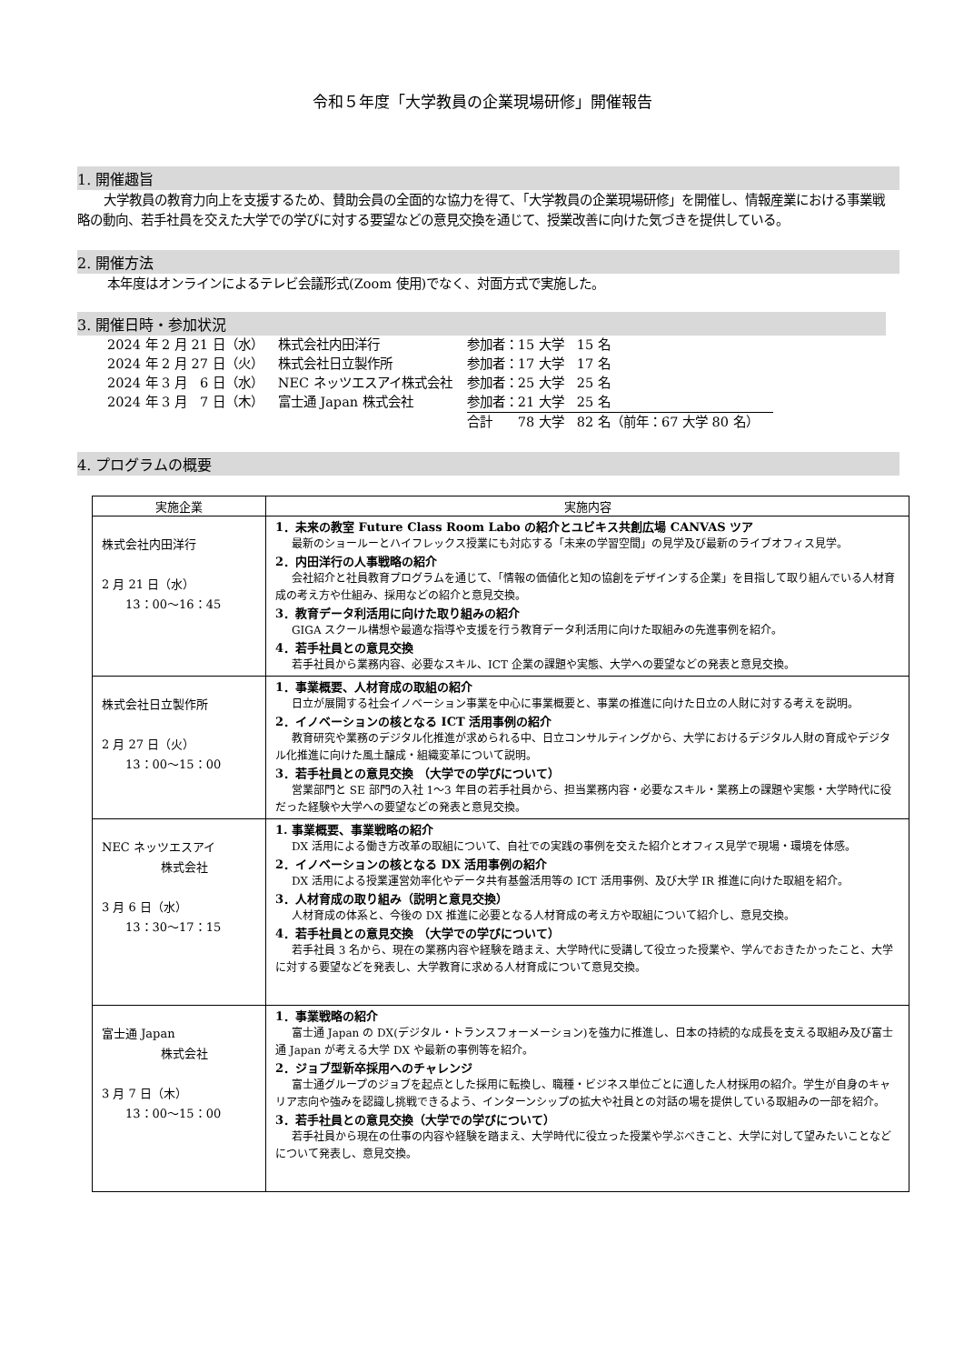令和５年度「大学教員の企業現場研修」開催報告
1. 開催趣旨
大学教員の教育力向上を支援するため、賛助会員の全面的な協力を得て、「大学教員の企業現場研修」を開催し、情報産業における事業戦略の動向、若手社員を交えた大学での学びに対する要望などの意見交換を通じて、授業改善に向けた気づきを提供している。
2. 開催方法
本年度はオンラインによるテレビ会議形式(Zoom 使用)でなく、対面方式で実施した。
3. 開催日時・参加状況
| 2024 年 2 月 21 日（水） | 株式会社内田洋行 | 参加者：15 大学 15 名 |
| 2024 年 2 月 27 日（火） | 株式会社日立製作所 | 参加者：17 大学 17 名 |
| 2024 年 3 月 6 日（水） | NEC ネッツエスアイ株式会社 | 参加者：25 大学 25 名 |
| 2024 年 3 月 7 日（木） | 富士通 Japan 株式会社 | 参加者：21 大学 25 名 |
| | | 合計 78 大学 82 名（前年：67 大学 80 名） |
4. プログラムの概要
| 実施企業 | 実施内容 |
| --- | --- |
| 株式会社内田洋行 2 月 21 日（水） 13：00～16：45 | 1．未来の教室 Future Class Room Labo の紹介とユビキス共創広場 CANVAS ツア 最新のショールーとハイフレックス授業にも対応する「未来の学習空間」の見学及び最新のライブオフィス見学。 2．内田洋行の人事戦略の紹介 会社紹介と社員教育プログラムを通じて、「情報の価値化と知の協創をデザインする企業」を目指して取り組んでいる人材育成の考え方や仕組み、採用などの紹介と意見交換。 3．教育データ利活用に向けた取り組みの紹介 GIGA スクール構想や最適な指導や支援を行う教育データ利活用に向けた取組みの先進事例を紹介。 4．若手社員との意見交換 若手社員から業務内容、必要なスキル、ICT 企業の課題や実態、大学への要望などの発表と意見交換。 |
| 株式会社日立製作所 2 月 27 日（火） 13：00～15：00 | 1．事業概要、人材育成の取組の紹介 日立が展開する社会イノベーション事業を中心に事業概要と、事業の推進に向けた日立の人財に対する考えを説明。 2．イノベーションの核となる ICT 活用事例の紹介 教育研究や業務のデジタル化推進が求められる中、日立コンサルティングから、大学におけるデジタル人財の育成やデジタル化推進に向けた風土醸成・組織変革について説明。 3．若手社員との意見交換 （大学での学びについて） 営業部門と SE 部門の入社 1～3 年目の若手社員から、担当業務内容・必要なスキル・業務上の課題や実態・大学時代に役だった経験や大学への要望などの発表と意見交換。 |
| NEC ネッツエスアイ 株式会社 3 月 6 日（水） 13：30～17：15 | 1. 事業概要、事業戦略の紹介 DX 活用による働き方改革の取組について、自社での実践の事例を交えた紹介とオフィス見学で現場・環境を体感。 2．イノベーションの核となる DX 活用事例の紹介 DX 活用による授業運営効率化やデータ共有基盤活用等の ICT 活用事例、及び大学 IR 推進に向けた取組を紹介。 3．人材育成の取り組み（説明と意見交換） 人材育成の体系と、今後の DX 推進に必要となる人材育成の考え方や取組について紹介し、意見交換。 4．若手社員との意見交換 （大学での学びについて） 若手社員 3 名から、現在の業務内容や経験を踏まえ、大学時代に受講して役立った授業や、学んでおきたかったこと、大学に対する要望などを発表し、大学教育に求める人材育成について意見交換。 |
| 富士通 Japan 株式会社 3 月 7 日（木） 13：00～15：00 | 1．事業戦略の紹介 富士通 Japan の DX(デジタル・トランスフォーメーション)を強力に推進し、日本の持続的な成長を支える取組み及び富士通 Japan が考える大学 DX や最新の事例等を紹介。 2．ジョブ型新卒採用へのチャレンジ 富士通グループのジョブを起点とした採用に転換し、職種・ビジネス単位ごとに適した人材採用の紹介。学生が自身のキャリア志向や強みを認識し挑戦できるよう、インターンシップの拡大や社員との対話の場を提供している取組みの一部を紹介。 3．若手社員との意見交換（大学での学びについて） 若手社員から現在の仕事の内容や経験を踏まえ、大学時代に役立った授業や学ぶべきこと、大学に対して望みたいことなどについて発表し、意見交換。 |